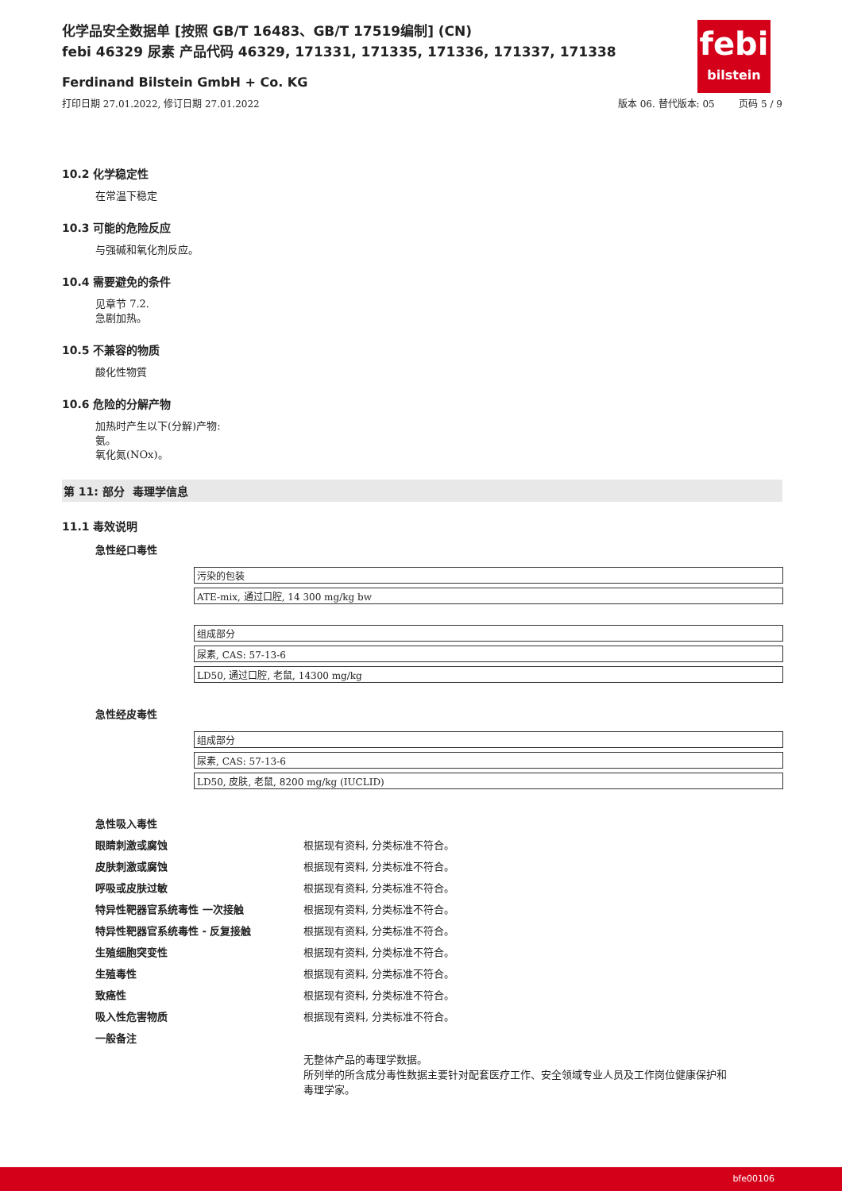febi
bilstein
化学品安全数据单 [按照 GB/T 16483、GB/T 17519编制] (CN)
febi 46329 尿素 产品代码 46329, 171331, 171335, 171336, 171337, 171338
Ferdinand Bilstein GmbH + Co. KG
打印日期 27.01.2022, 修订日期 27.01.2022 版本 06. 替代版本: 05 页码 5 / 9
10.2 化学稳定性
在常温下稳定
10.3 可能的危险反应
与强碱和氧化剂反应。
10.4 需要避免的条件
见章节 7.2.
急剧加热。
10.5 不兼容的物质
酸化性物質
10.6 危险的分解产物
加热时产生以下(分解)产物:
氨。
氧化氮(NOx)。
第 11: 部分 毒理学信息
11.1 毒效说明
急性经口毒性
| 污染的包装 |
| ATE-mix, 通过口腔, 14 300 mg/kg bw |
| 组成部分 |
| 尿素, CAS: 57-13-6 |
| LD50, 通过口腔, 老鼠, 14300 mg/kg |
急性经皮毒性
| 组成部分 |
| 尿素, CAS: 57-13-6 |
| LD50, 皮肤, 老鼠, 8200 mg/kg (IUCLID) |
| 急性吸入毒性 | |
| 眼睛刺激或腐蚀 | 根据现有资料, 分类标准不符合。 |
| 皮肤刺激或腐蚀 | 根据现有资料, 分类标准不符合。 |
| 呼吸或皮肤过敏 | 根据现有资料, 分类标准不符合。 |
| 特异性靶器官系统毒性 一次接触 | 根据现有资料, 分类标准不符合。 |
| 特异性靶器官系统毒性 - 反复接触 | 根据现有资料, 分类标准不符合。 |
| 生殖细胞突变性 | 根据现有资料, 分类标准不符合。 |
| 生殖毒性 | 根据现有资料, 分类标准不符合。 |
| 致癌性 | 根据现有资料, 分类标准不符合。 |
| 吸入性危害物质 | 根据现有资料, 分类标准不符合。 |
| 一般备注 | |
| | 无整体产品的毒理学数据。 所列举的所含成分毒性数据主要针对配套医疗工作、安全领域专业人员及工作岗位健康保护和 毒理学家。 |
bfe00106